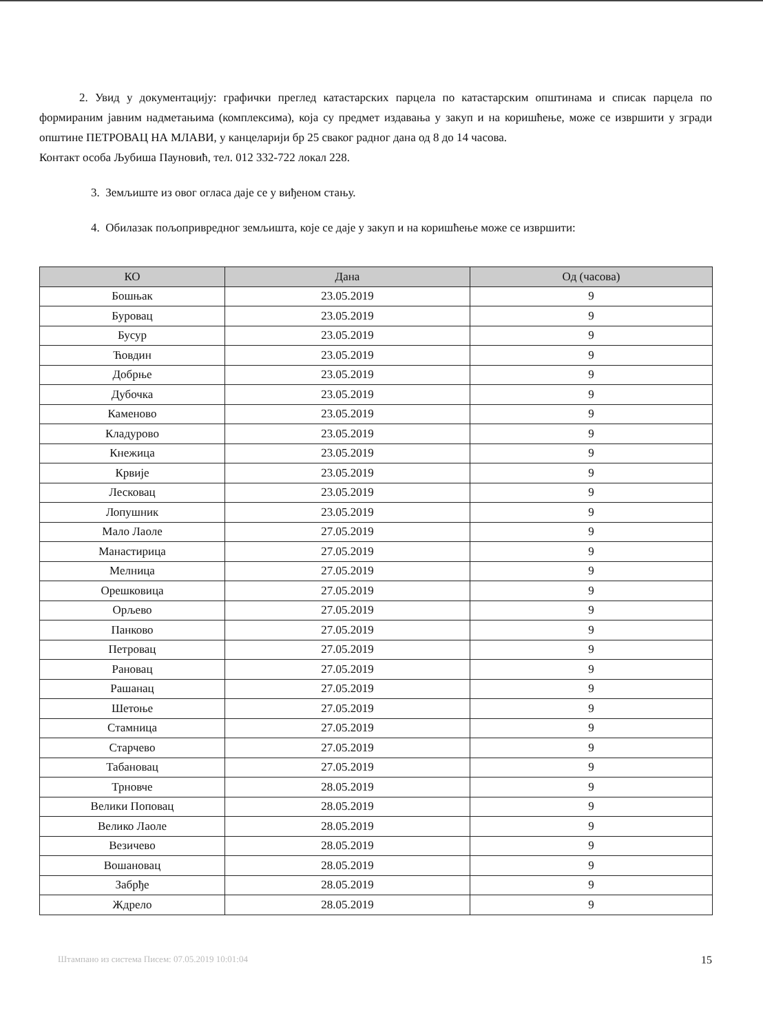2. Увид у документацију: графички преглед катастарских парцела по катастарским општинама и списак парцела по формираним јавним надметањима (комплексима), која су предмет издавања у закуп и на коришћење, може се извршити у згради општине ПЕТРОВАЦ НА МЛАВИ, у канцеларији бр 25 сваког радног дана од 8 до 14 часова.
Контакт особа Љубиша Пауновић, тел. 012 332-722 локал 228.
3. Земљиште из овог огласа даје се у виђеном стању.
4. Обилазак пољопривредног земљишта, које се даје у закуп и на коришћење може се извршити:
| КО | Дана | Од (часова) |
| --- | --- | --- |
| Бошњак | 23.05.2019 | 9 |
| Буровац | 23.05.2019 | 9 |
| Бусур | 23.05.2019 | 9 |
| Ћовдин | 23.05.2019 | 9 |
| Добрње | 23.05.2019 | 9 |
| Дубочка | 23.05.2019 | 9 |
| Каменово | 23.05.2019 | 9 |
| Кладурово | 23.05.2019 | 9 |
| Кнежица | 23.05.2019 | 9 |
| Крвије | 23.05.2019 | 9 |
| Лесковац | 23.05.2019 | 9 |
| Лопушник | 23.05.2019 | 9 |
| Мало Лаоле | 27.05.2019 | 9 |
| Манастирица | 27.05.2019 | 9 |
| Мелница | 27.05.2019 | 9 |
| Орешковица | 27.05.2019 | 9 |
| Орљево | 27.05.2019 | 9 |
| Панково | 27.05.2019 | 9 |
| Петровац | 27.05.2019 | 9 |
| Рановац | 27.05.2019 | 9 |
| Рашанац | 27.05.2019 | 9 |
| Шетоње | 27.05.2019 | 9 |
| Стамница | 27.05.2019 | 9 |
| Старчево | 27.05.2019 | 9 |
| Табановац | 27.05.2019 | 9 |
| Трновче | 28.05.2019 | 9 |
| Велики Поповац | 28.05.2019 | 9 |
| Велико Лаоле | 28.05.2019 | 9 |
| Везичево | 28.05.2019 | 9 |
| Вошановац | 28.05.2019 | 9 |
| Забрђе | 28.05.2019 | 9 |
| Ждрело | 28.05.2019 | 9 |
Штампано из система Писем: 07.05.2019 10:01:04 15